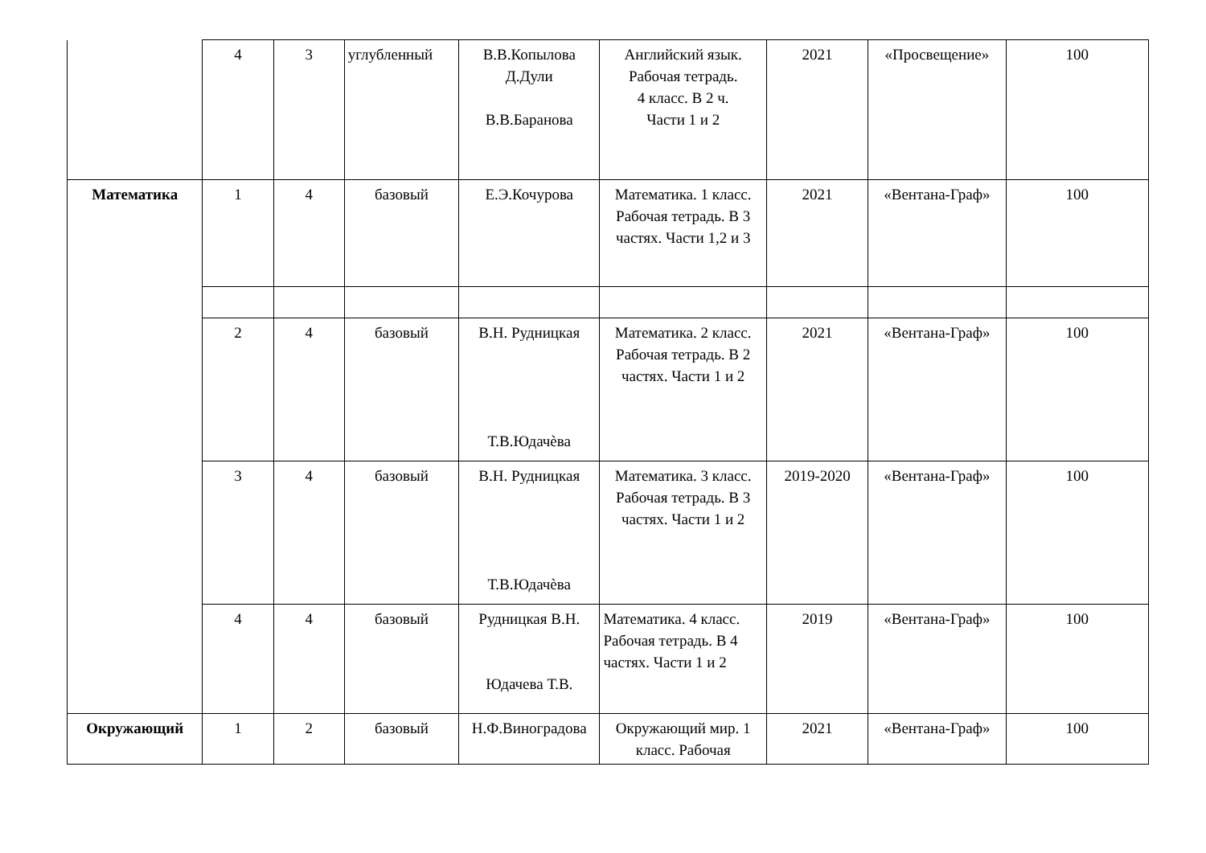| | 4 | 3 | углубленный | В.В.Копылова Д.Дули В.В.Баранова | Английский язык. Рабочая тетрадь. 4 класс. В 2 ч. Части 1 и 2 | 2021 | «Просвещение» | 100 |
| Математика | 1 | 4 | базовый | Е.Э.Кочурова | Математика. 1 класс. Рабочая тетрадь. В 3 частях. Части 1,2 и 3 | 2021 | «Вентана-Граф» | 100 |
| | 2 | 4 | базовый | В.Н. Рудницкая Т.В.Юдачѐва | Математика. 2 класс. Рабочая тетрадь. В 2 частях. Части 1 и 2 | 2021 | «Вентана-Граф» | 100 |
| | 3 | 4 | базовый | В.Н. Рудницкая Т.В.Юдачѐва | Математика. 3 класс. Рабочая тетрадь. В 3 частях. Части 1 и 2 | 2019-2020 | «Вентана-Граф» | 100 |
| | 4 | 4 | базовый | Рудницкая В.Н. Юдачева Т.В. | Математика. 4 класс. Рабочая тетрадь. В 4 частях. Части 1 и 2 | 2019 | «Вентана-Граф» | 100 |
| Окружающий | 1 | 2 | базовый | Н.Ф.Виноградова | Окружающий мир. 1 класс. Рабочая | 2021 | «Вентана-Граф» | 100 |